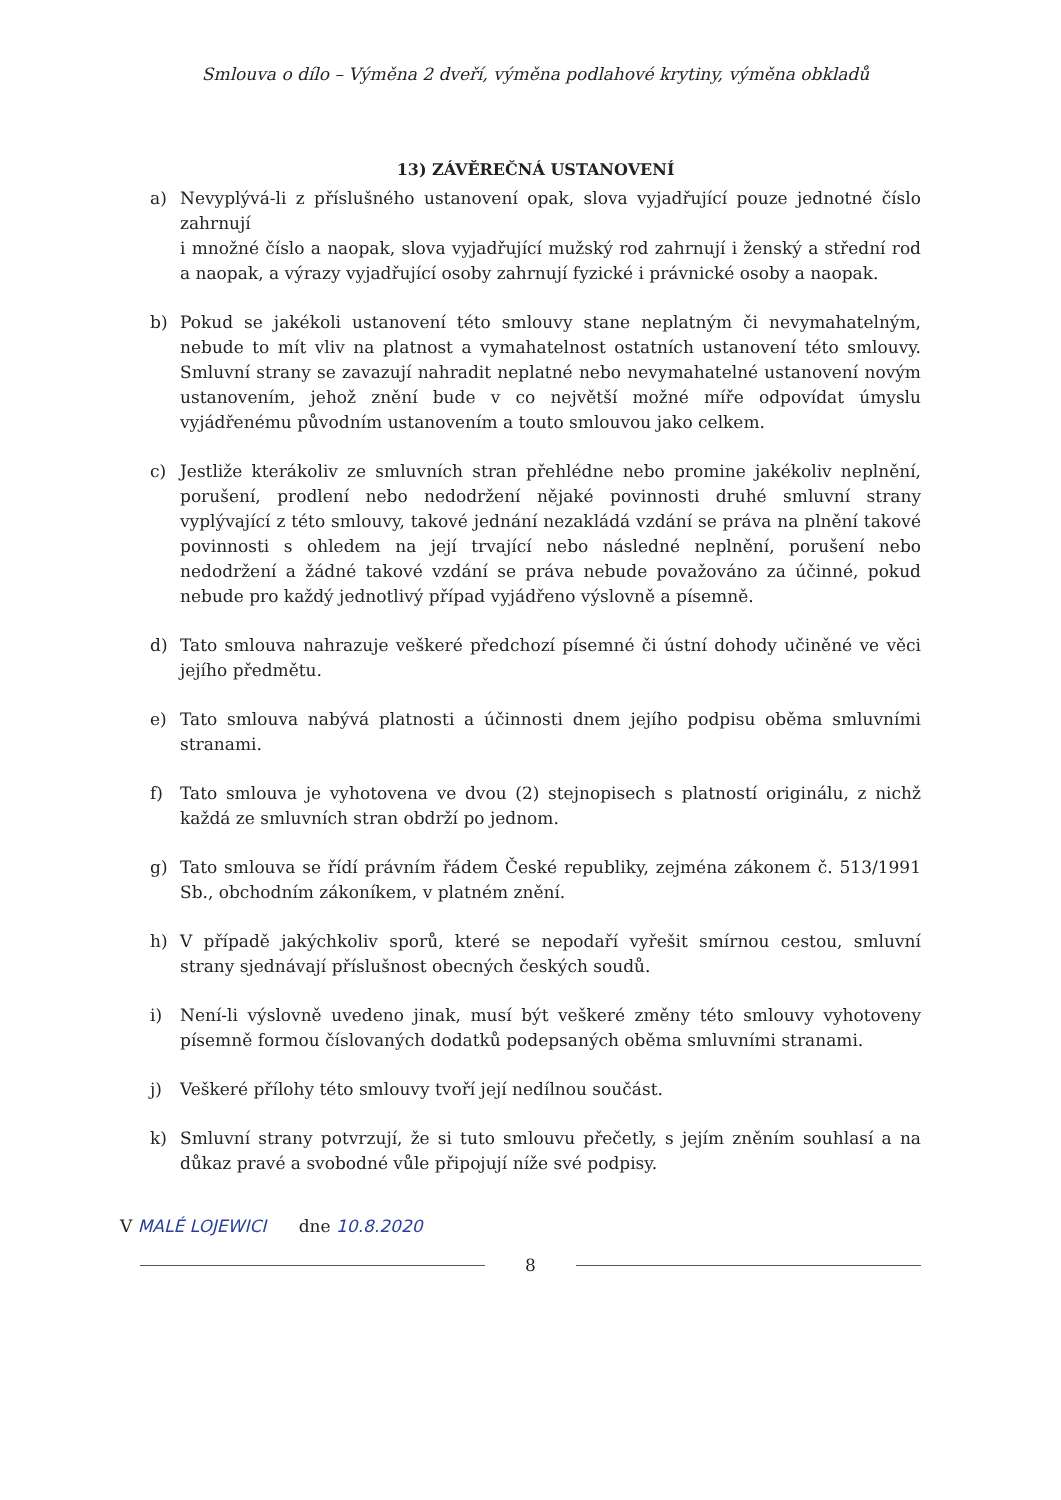Smlouva o dílo – Výměna 2 dveří, výměna podlahové krytiny, výměna obkladů
13) ZÁVĚREČNÁ USTANOVENÍ
a) Nevyplývá-li z příslušného ustanovení opak, slova vyjadřující pouze jednotné číslo zahrnují
i množné číslo a naopak, slova vyjadřující mužský rod zahrnují i ženský a střední rod a naopak, a výrazy vyjadřující osoby zahrnují fyzické i právnické osoby a naopak.
b) Pokud se jakékoli ustanovení této smlouvy stane neplatným či nevymahatelným, nebude to mít vliv na platnost a vymahatelnost ostatních ustanovení této smlouvy. Smluvní strany se zavazují nahradit neplatné nebo nevymahatelné ustanovení novým ustanovením, jehož znění bude v co největší možné míře odpovídat úmyslu vyjádřenému původním ustanovením a touto smlouvou jako celkem.
c) Jestliže kterákoliv ze smluvních stran přehlédne nebo promine jakékoliv neplnění, porušení, prodlení nebo nedodržení nějaké povinnosti druhé smluvní strany vyplývající z této smlouvy, takové jednání nezakládá vzdání se práva na plnění takové povinnosti s ohledem na její trvající nebo následné neplnění, porušení nebo nedodržení a žádné takové vzdání se práva nebude považováno za účinné, pokud nebude pro každý jednotlivý případ vyjádřeno výslovně a písemně.
d) Tato smlouva nahrazuje veškeré předchozí písemné či ústní dohody učiněné ve věci jejího předmětu.
e) Tato smlouva nabývá platnosti a účinnosti dnem jejího podpisu oběma smluvními stranami.
f) Tato smlouva je vyhotovena ve dvou (2) stejnopisech s platností originálu, z nichž každá ze smluvních stran obdrží po jednom.
g) Tato smlouva se řídí právním řádem České republiky, zejména zákonem č. 513/1991 Sb., obchodním zákoníkem, v platném znění.
h) V případě jakýchkoliv sporů, které se nepodaří vyřešit smírnou cestou, smluvní strany sjednávají příslušnost obecných českých soudů.
i) Není-li výslovně uvedeno jinak, musí být veškeré změny této smlouvy vyhotoveny písemně formou číslovaných dodatků podepsaných oběma smluvními stranami.
j) Veškeré přílohy této smlouvy tvoří její nedílnou součást.
k) Smluvní strany potvrzují, že si tuto smlouvu přečetly, s jejím zněním souhlasí a na důkaz pravé a svobodné vůle připojují níže své podpisy.
V MALÉ LOJEWICI dne 10.8.2020
8